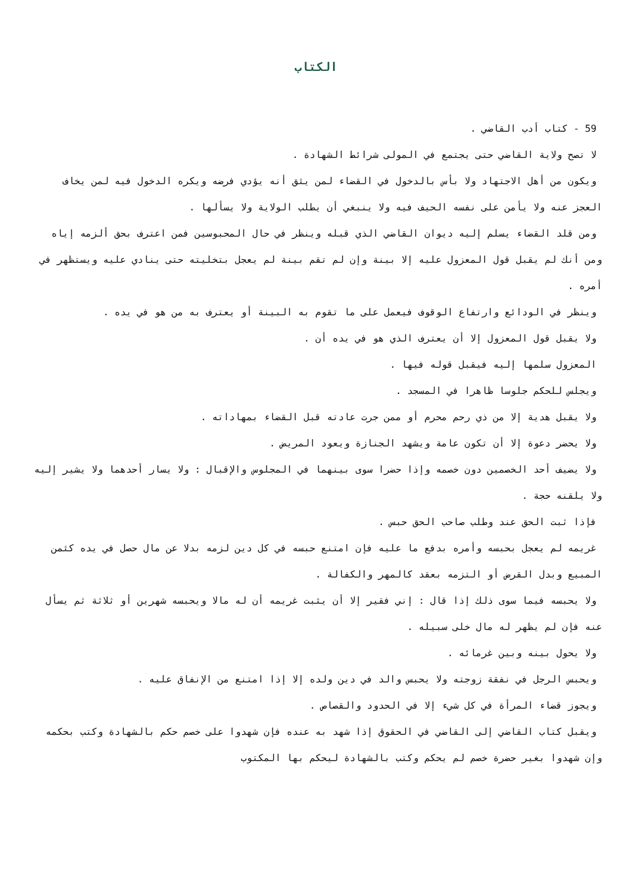الكتاب
59 - كتاب أدب القاضي .
لا تصح ولاية القاضي حتى يجتمع في المولى شرائط الشهادة .
ويكون من أهل الاجتهاد ولا بأس بالدخول في القضاء لمن يثق أنه يؤدي فرضه ويكره الدخول فيه لمن يخاف العجز عنه ولا يأمن على نفسه الحيف فيه ولا ينبغي أن يطلب الولاية ولا يسألها .
ومن قلد القضاء يسلم إليه ديوان القاضي الذي قبله وينظر في حال المحبوسين فمن اعترف بحق ألزمه إياه ومن أنك لم يقبل قول المعزول عليه إلا بينة وإن لم تقم بينة لم يعجل بتخليته حتى ينادي عليه ويستظهر في أمره .
وينظر في الودائع وارتفاع الوقوف فيعمل على ما تقوم به البينة أو يعترف به من هو في يده .
ولا يقبل قول المعزول إلا أن يعترف الذي هو في يده أن .
المعزول سلمها إليه فيقبل قوله فيها .
ويجلس للحكم جلوسا ظاهرا في المسجد .
ولا يقبل هدية إلا من ذي رحم محرم أو ممن جرت عادته قبل القضاء بمهاداته .
ولا يحضر دعوة إلا أن تكون عامة ويشهد الجنازة ويعود المريض .
ولا يضيف أحد الخصمين دون خصمه وإذا حضرا سوى بينهما في المجلوس والإقبال : ولا يسار أحدهما ولا يشير إليه ولا يلقنه حجة .
فإذا ثبت الحق عند وطلب صاحب الحق حبس .
غريمه لم يعجل بحبسه وأمره بدفع ما عليه فإن امتنع حبسه في كل دين لزمه بدلا عن مال حصل في يده كثمن المبيع وبدل القرض أو التزمه بعقد كالمهر والكفالة .
ولا يحبسه فيما سوى ذلك إذا قال : إني فقير إلا أن يثبت غريمه أن له مالا ويحبسه شهرين أو ثلاثة ثم يسأل عنه فإن لم يظهر له مال خلى سبيله .
ولا يحول بينه وبين غرمائه .
ويحبس الرجل في نفقة زوجته ولا يحبس والد في دين ولده إلا إذا امتنع من الإنفاق عليه .
ويجوز قضاء المرأة في كل شيء إلا في الحدود والقصاص .
ويقبل كتاب القاضي إلى القاضي في الحقوق إذا شهد به عنده فإن شهدوا على خصم حكم بالشهادة وكتب بحكمه وإن شهدوا بغير حضرة خصم لم يحكم وكتب بالشهادة ليحكم بها المكتوب